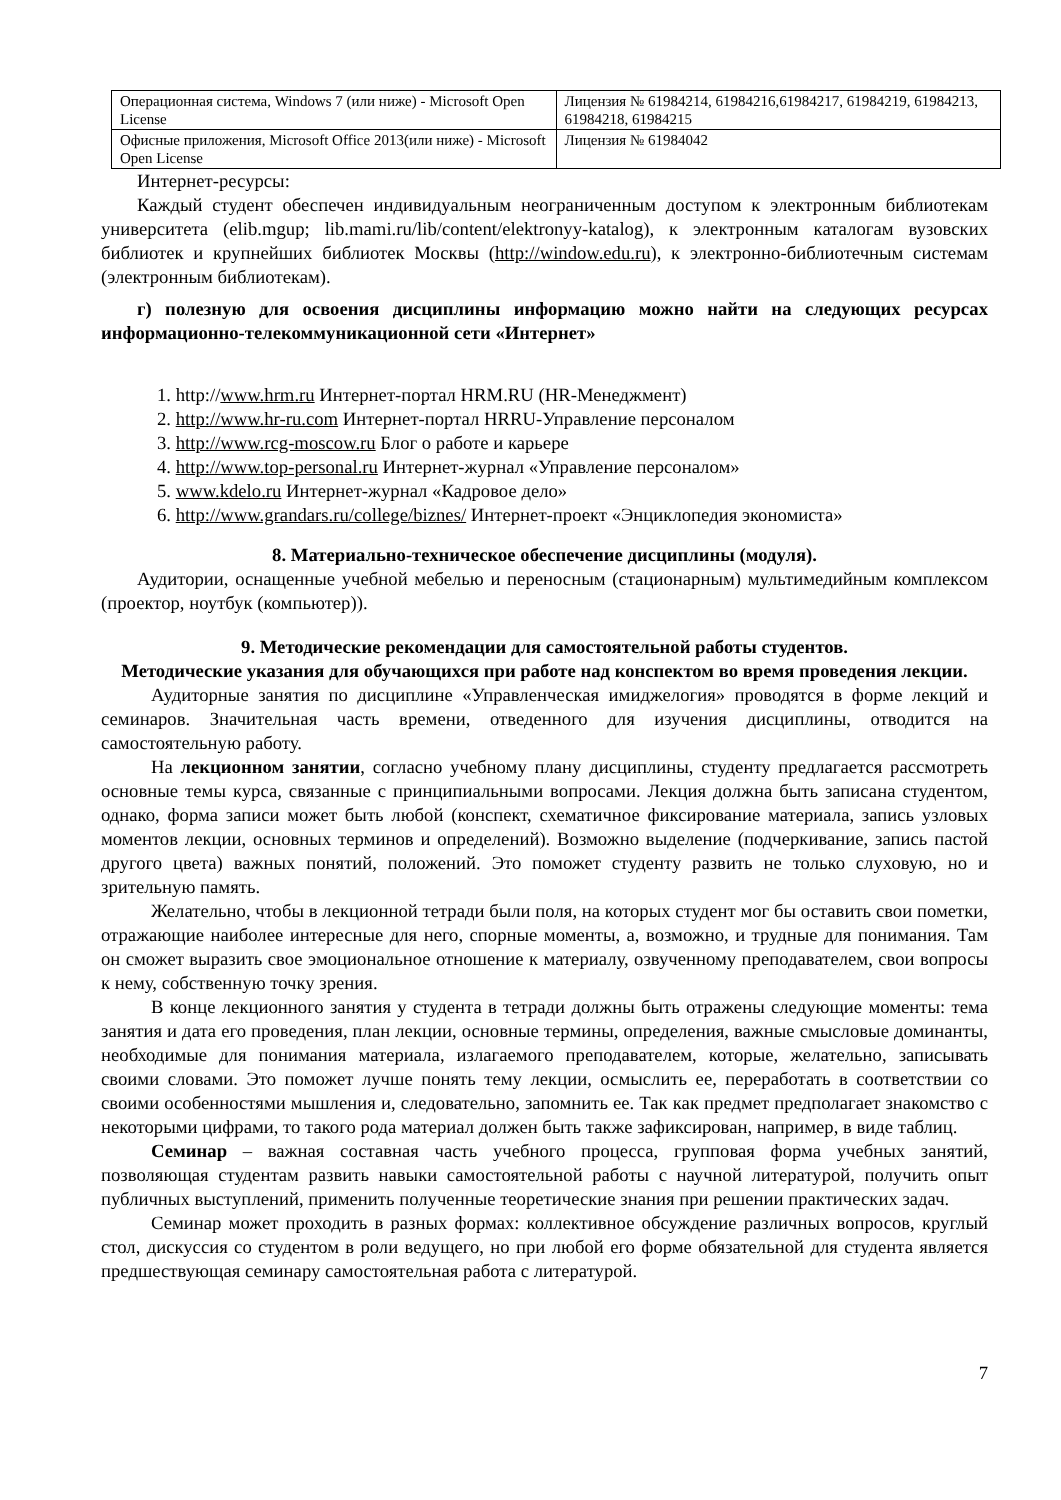| Операционная система, Windows 7 (или ниже) - Microsoft Open License | Лицензия № 61984214, 61984216,61984217, 61984219, 61984213, 61984218, 61984215 |
| Офисные приложения, Microsoft Office 2013(или ниже) - Microsoft Open License | Лицензия № 61984042 |
Интернет-ресурсы:
Каждый студент обеспечен индивидуальным неограниченным доступом к электронным библиотекам университета (elib.mgup; lib.mami.ru/lib/content/elektronyy-katalog), к электронным каталогам вузовских библиотек и крупнейших библиотек Москвы (http://window.edu.ru), к электронно-библиотечным системам (электронным библиотекам).
г) полезную для освоения дисциплины информацию можно найти на следующих ресурсах информационно-телекоммуникационной сети «Интернет»
1. http://www.hrm.ru Интернет-портал HRM.RU (HR-Менеджмент)
2. http://www.hr-ru.com Интернет-портал HRRU-Управление персоналом
3. http://www.rcg-moscow.ru Блог о работе и карьере
4. http://www.top-personal.ru Интернет-журнал «Управление персоналом»
5. www.kdelo.ru Интернет-журнал «Кадровое дело»
6. http://www.grandars.ru/college/biznes/ Интернет-проект «Энциклопедия экономиста»
8. Материально-техническое обеспечение дисциплины (модуля).
Аудитории, оснащенные учебной мебелью и переносным (стационарным) мультимедийным комплексом (проектор, ноутбук (компьютер)).
9. Методические рекомендации для самостоятельной работы студентов.
Методические указания для обучающихся при работе над конспектом во время проведения лекции.
Аудиторные занятия по дисциплине «Управленческая имиджелогия» проводятся в форме лекций и семинаров. Значительная часть времени, отведенного для изучения дисциплины, отводится на самостоятельную работу.
На лекционном занятии, согласно учебному плану дисциплины, студенту предлагается рассмотреть основные темы курса, связанные с принципиальными вопросами. Лекция должна быть записана студентом, однако, форма записи может быть любой (конспект, схематичное фиксирование материала, запись узловых моментов лекции, основных терминов и определений). Возможно выделение (подчеркивание, запись пастой другого цвета) важных понятий, положений. Это поможет студенту развить не только слуховую, но и зрительную память.
Желательно, чтобы в лекционной тетради были поля, на которых студент мог бы оставить свои пометки, отражающие наиболее интересные для него, спорные моменты, а, возможно, и трудные для понимания. Там он сможет выразить свое эмоциональное отношение к материалу, озвученному преподавателем, свои вопросы к нему, собственную точку зрения.
В конце лекционного занятия у студента в тетради должны быть отражены следующие моменты: тема занятия и дата его проведения, план лекции, основные термины, определения, важные смысловые доминанты, необходимые для понимания материала, излагаемого преподавателем, которые, желательно, записывать своими словами. Это поможет лучше понять тему лекции, осмыслить ее, переработать в соответствии со своими особенностями мышления и, следовательно, запомнить ее. Так как предмет предполагает знакомство с некоторыми цифрами, то такого рода материал должен быть также зафиксирован, например, в виде таблиц.
Семинар – важная составная часть учебного процесса, групповая форма учебных занятий, позволяющая студентам развить навыки самостоятельной работы с научной литературой, получить опыт публичных выступлений, применить полученные теоретические знания при решении практических задач.
Семинар может проходить в разных формах: коллективное обсуждение различных вопросов, круглый стол, дискуссия со студентом в роли ведущего, но при любой его форме обязательной для студента является предшествующая семинару самостоятельная работа с литературой.
7